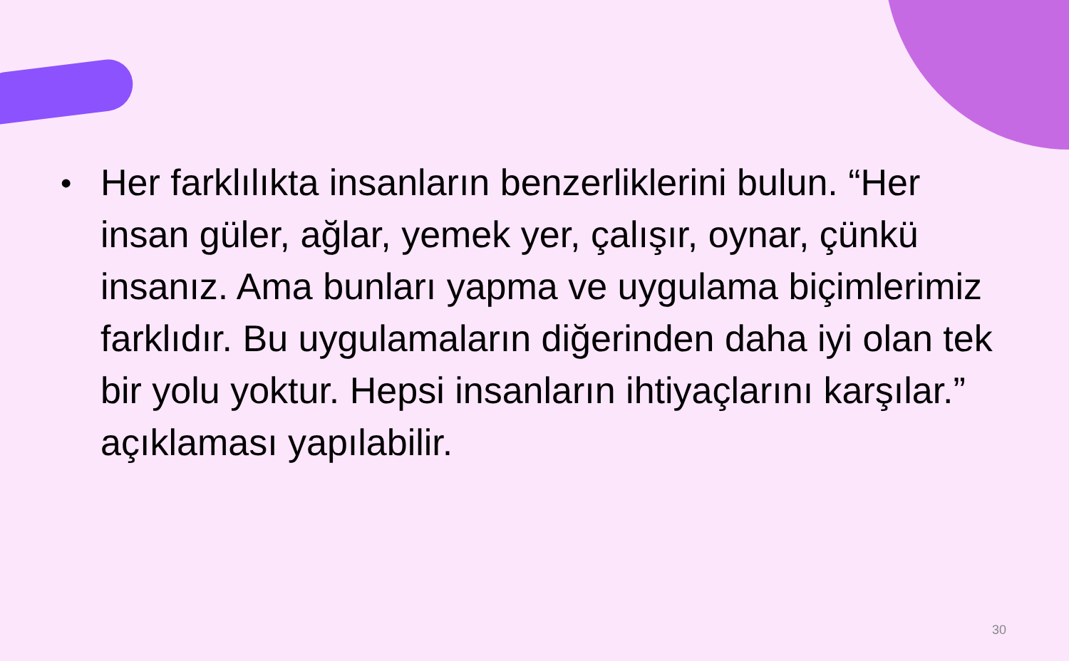•
Her farklılıkta insanların benzerliklerini bulun. “Her insan güler, ağlar, yemek yer, çalışır, oynar, çünkü insanız. Ama bunları yapma ve uygulama biçimlerimiz farklıdır. Bu uygulamaların diğerinden daha iyi olan tek bir yolu yoktur. Hepsi insanların ihtiyaçlarını karşılar.” açıklaması yapılabilir.
30